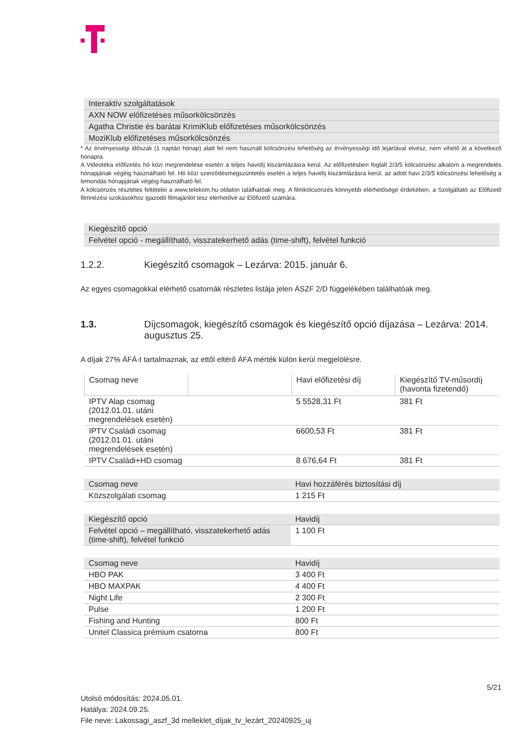| Interaktív szolgáltatások |
| --- |
| AXN NOW előfizetéses műsorkölcsönzés |
| Agatha Christie és barátai KrimiKlub előfizetéses műsorkölcsönzés |
| MoziKlub előfizetéses műsorkölcsönzés |
* Az érvényességi időszak (1 naptári hónap) alatt fel nem használt kölcsönzési lehetőség az érvényességi idő lejártával elvész, nem vihető át a következő hónapra.
A Videotéka előfizetés hó közi megrendelése esetén a teljes havidíj kiszámlázásra kerül. Az előfizetésben foglalt 2/3/5 kölcsönzési alkalom a megrendelés hónapjának végéig használható fel. Hó közi szerződésmegszüntetés esetén a teljes havidíj kiszámlázásra kerül, az adott havi 2/3/5 kölcsönzési lehetőség a lemondás hónapjának végéig használható fel.
A kölcsönzés részletes feltételei a www.telekom.hu oldalon találhatóak meg. A filmkölcsönzés könnyebb elérhetősége érdekében, a Szolgáltató az Előfizető filmnézési szokásokhoz igazodó filmajánlót tesz elérhetővé az Előfizető számára.
| Kiegészítő opció |
| --- |
| Felvétel opció - megállítható, visszatekerhető adás (time-shift), felvétel funkció |
1.2.2. Kiegészítő csomagok – Lezárva: 2015. január 6.
Az egyes csomagokkal elérhető csatornák részletes listája jelen ÁSZF 2/D függelékében találhatóak meg.
1.3. Díjcsomagok, kiegészítő csomagok és kiegészítő opció díjazása – Lezárva: 2014. augusztus 25.
A díjak 27% ÁFÁ-t tartalmaznak, az ettől eltérő ÁFA mérték külön kerül megjelölésre.
| Csomag neve | | Havi előfizetési díj | Kiegészítő TV-műsordíj (havonta fizetendő) |
| IPTV Alap csomag (2012.01.01. utáni megrendelések esetén) | | 5 5528,31 Ft | 381 Ft |
| IPTV Családi csomag (2012.01.01. utáni megrendelések esetén) | | 6600,53 Ft | 381 Ft |
| IPTV Családi+HD csomag | | 8 676,64 Ft | 381 Ft |
| Csomag neve | Havi hozzáférés biztosítási díj |
| --- | --- |
| Közszolgálati csomag | 1 215 Ft |
| Kiegészítő opció | Havidíj |
| --- | --- |
| Felvétel opció – megállítható, visszatekerhető adás (time-shift), felvétel funkció | 1 100 Ft |
| Csomag neve | Havidíj |
| --- | --- |
| HBO PAK | 3 400 Ft |
| HBO MAXPAK | 4 400 Ft |
| Night Life | 2 300 Ft |
| Pulse | 1 200 Ft |
| Fishing and Hunting | 800 Ft |
| Unitel Classica prémium csatorna | 800 Ft |
5/21
Utolsó módosítás: 2024.05.01.
Hatálya: 2024.09.25.
File neve: Lakossagi_aszf_3d melleklet_díjak_tv_lezárt_20240925_uj